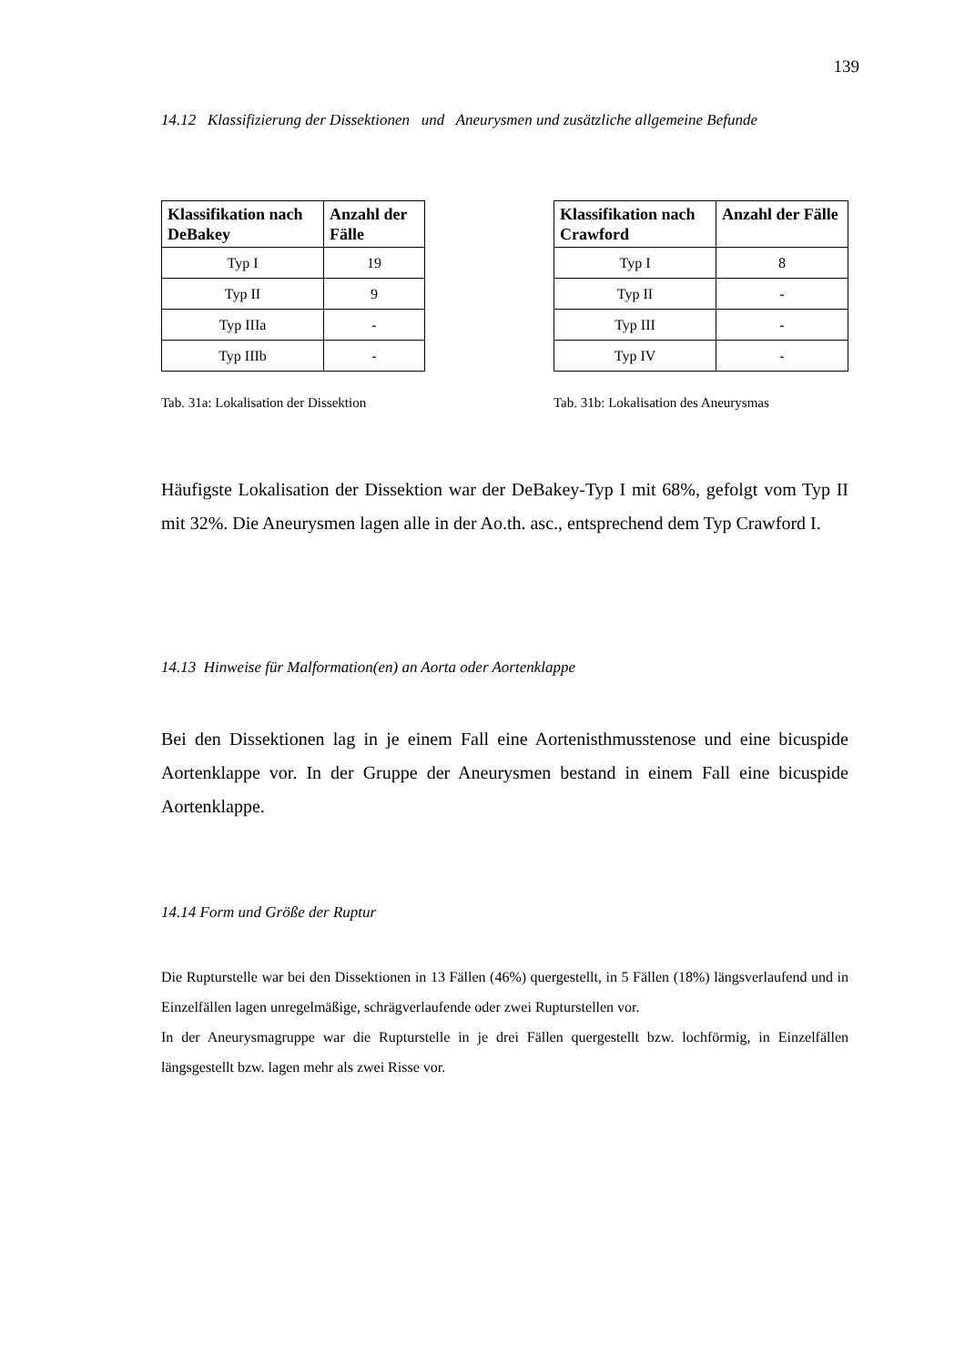139
14.12 Klassifizierung der Dissektionen und Aneurysmen und zusätzliche allgemeine Befunde
| Klassifikation nach DeBakey | Anzahl der Fälle |
| --- | --- |
| Typ I | 19 |
| Typ II | 9 |
| Typ IIIa | - |
| Typ IIIb | - |
Tab. 31a: Lokalisation der Dissektion
| Klassifikation nach Crawford | Anzahl der Fälle |
| --- | --- |
| Typ I | 8 |
| Typ II | - |
| Typ III | - |
| Typ IV | - |
Tab. 31b: Lokalisation des Aneurysmas
Häufigste Lokalisation der Dissektion war der DeBakey-Typ I mit 68%, gefolgt vom Typ II mit 32%. Die Aneurysmen lagen alle in der Ao.th. asc., entsprechend dem Typ Crawford I.
14.13 Hinweise für Malformation(en) an Aorta oder Aortenklappe
Bei den Dissektionen lag in je einem Fall eine Aortenisthmusstenose und eine bicuspide Aortenklappe vor. In der Gruppe der Aneurysmen bestand in einem Fall eine bicuspide Aortenklappe.
14.14 Form und Größe der Ruptur
Die Rupturstelle war bei den Dissektionen in 13 Fällen (46%) quergestellt, in 5 Fällen (18%) längsverlaufend und in Einzelfällen lagen unregelmäßige, schrägverlaufende oder zwei Rupturstellen vor.
In der Aneurysmagruppe war die Rupturstelle in je drei Fällen quergestellt bzw. lochförmig, in Einzelfällen längsgestellt bzw. lagen mehr als zwei Risse vor.